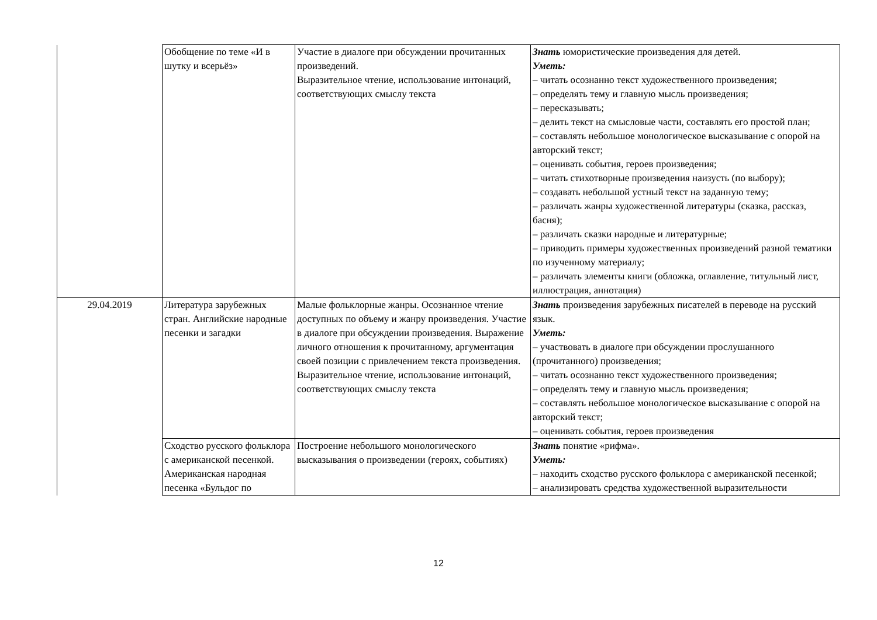| | Обобщение по теме «И в шутку и всерьёз» | Участие в диалоге при обсуждении прочитанных произведений. Выразительное чтение, использование интонаций, соответствующих смыслу текста | Знать юмористические произведения для детей. Уметь: – читать осознанно текст художественного произведения; – определять тему и главную мысль произведения; – пересказывать; – делить текст на смысловые части, составлять его простой план; – составлять небольшое монологическое высказывание с опорой на авторский текст; – оценивать события, героев произведения; – читать стихотворные произведения наизусть (по выбору); – создавать небольшой устный текст на заданную тему; – различать жанры художественной литературы (сказка, рассказ, басня); – различать сказки народные и литературные; – приводить примеры художественных произведений разной тематики по изученному материалу; – различать элементы книги (обложка, оглавление, титульный лист, иллюстрация, аннотация) |
| 29.04.2019 | Литература зарубежных стран. Английские народные песенки и загадки | Малые фольклорные жанры. Осознанное чтение доступных по объему и жанру произведения. Участие в диалоге при обсуждении произведения. Выражение личного отношения к прочитанному, аргументация своей позиции с привлечением текста произведения. Выразительное чтение, использование интонаций, соответствующих смыслу текста | Знать произведения зарубежных писателей в переводе на русский язык. Уметь: – участвовать в диалоге при обсуждении прослушанного (прочитанного) произведения; – читать осознанно текст художественного произведения; – определять тему и главную мысль произведения; – составлять небольшое монологическое высказывание с опорой на авторский текст; – оценивать события, героев произведения |
| | Сходство русского фольклора с американской песенкой. Американская народная песенка «Бульдог по | Построение небольшого монологического высказывания о произведении (героях, событиях) | Знать понятие «рифма». Уметь: – находить сходство русского фольклора с американской песенкой; – анализировать средства художественной выразительности |
12